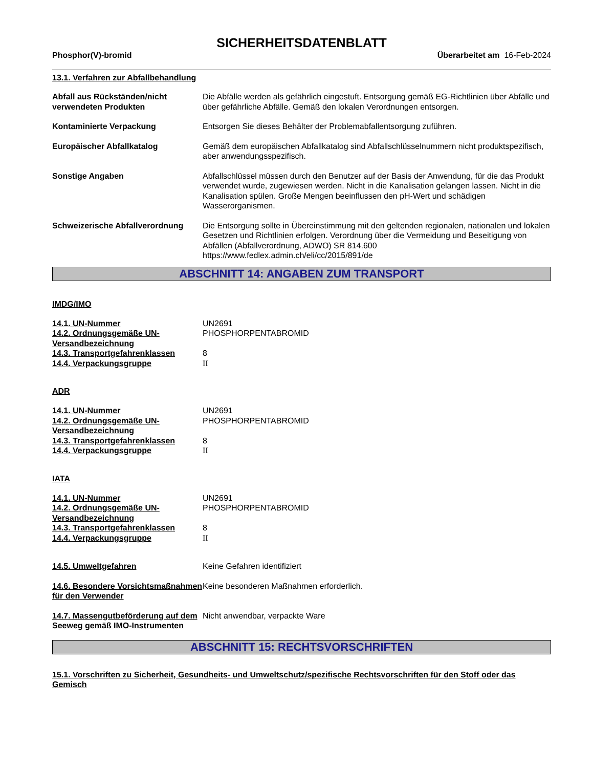SICHERHEITSDATENBLATT
Phosphor(V)-bromid Überarbeitet am 16-Feb-2024
13.1. Verfahren zur Abfallbehandlung
Abfall aus Rückständen/nicht verwendeten Produkten
Die Abfälle werden als gefährlich eingestuft. Entsorgung gemäß EG-Richtlinien über Abfälle und über gefährliche Abfälle. Gemäß den lokalen Verordnungen entsorgen.
Kontaminierte Verpackung Entsorgen Sie dieses Behälter der Problemabfallentsorgung zuführen.
Europäischer Abfallkatalog Gemäß dem europäischen Abfallkatalog sind Abfallschlüsselnummern nicht produktspezifisch, aber anwendungsspezifisch.
Sonstige Angaben Abfallschlüssel müssen durch den Benutzer auf der Basis der Anwendung, für die das Produkt verwendet wurde, zugewiesen werden. Nicht in die Kanalisation gelangen lassen. Nicht in die Kanalisation spülen. Große Mengen beeinflussen den pH-Wert und schädigen Wasserorganismen.
Schweizerische Abfallverordnung
Die Entsorgung sollte in Übereinstimmung mit den geltenden regionalen, nationalen und lokalen Gesetzen und Richtlinien erfolgen. Verordnung über die Vermeidung und Beseitigung von Abfällen (Abfallverordnung, ADWO) SR 814.600
https://www.fedlex.admin.ch/eli/cc/2015/891/de
ABSCHNITT 14: ANGABEN ZUM TRANSPORT
IMDG/IMO
14.1. UN-Nummer UN2691
14.2. Ordnungsgemäße UN-Versandbezeichnung
PHOSPHORPENTABROMID
14.3. Transportgefahrenklassen 8
14.4. Verpackungsgruppe II
ADR
14.1. UN-Nummer UN2691
14.2. Ordnungsgemäße UN-Versandbezeichnung
PHOSPHORPENTABROMID
14.3. Transportgefahrenklassen 8
14.4. Verpackungsgruppe II
IATA
14.1. UN-Nummer UN2691
14.2. Ordnungsgemäße UN-Versandbezeichnung
PHOSPHORPENTABROMID
14.3. Transportgefahrenklassen 8
14.4. Verpackungsgruppe II
14.5. Umweltgefahren Keine Gefahren identifiziert
14.6. Besondere Vorsichtsmaßnahmen für den Verwender
Keine besonderen Maßnahmen erforderlich.
14.7. Massengutbeförderung auf dem Seeweg gemäß IMO-Instrumenten
Nicht anwendbar, verpackte Ware
ABSCHNITT 15: RECHTSVORSCHRIFTEN
15.1. Vorschriften zu Sicherheit, Gesundheits- und Umweltschutz/spezifische Rechtsvorschriften für den Stoff oder das Gemisch